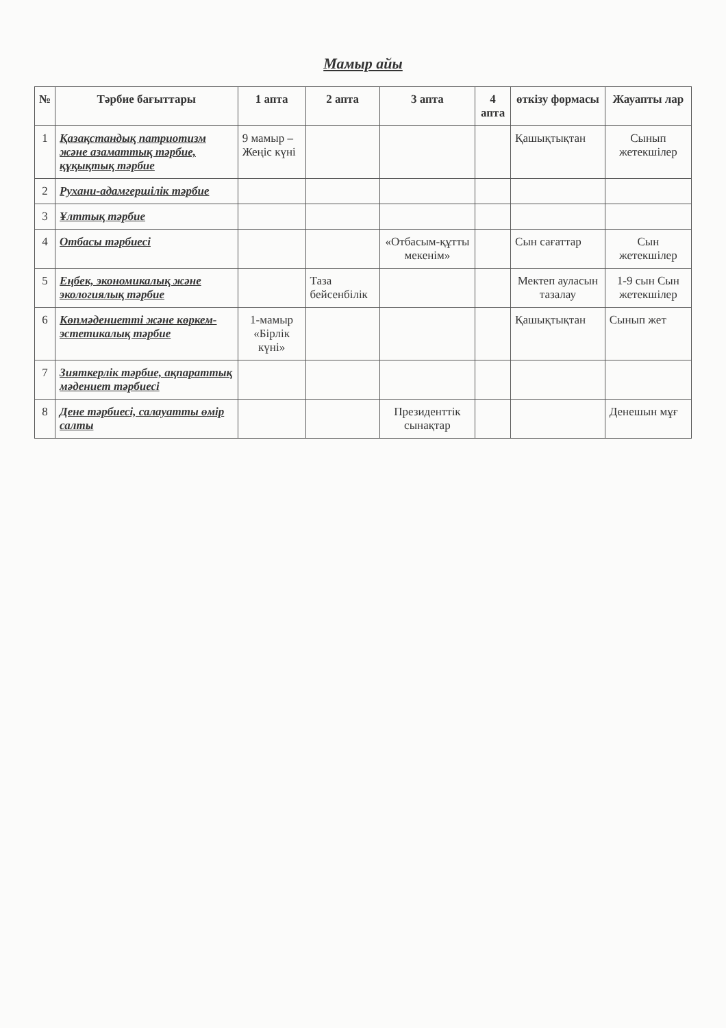Мамыр айы
| № | Тәрбие бағыттары | 1 апта | 2 апта | 3 апта | 4 апта | өткізу формасы | Жауапты лар |
| --- | --- | --- | --- | --- | --- | --- | --- |
| 1 | Қазақстандық патриотизм және азаматтық тәрбие, құқықтық тәрбие | 9 мамыр – Жеңіс күні | | | | Қашықтықтан | Сынып жетекшілер |
| 2 | Рухани-адамгершілік тәрбие | | | | | | |
| 3 | Ұлттық тәрбие | | | | | | |
| 4 | Отбасы тәрбиесі | | | «Отбасым-құтты мекенім» | | Сын сағаттар | Сын жетекшілер |
| 5 | Еңбек, экономикалық және экологиялық тәрбие | | Таза бейсенбілік | | | Мектеп ауласын тазалау | 1-9 сын Сын жетекшілер |
| 6 | Көпмәдениетті және көркем-эстетикалық тәрбие | 1-мамыр «Бірлік күні» | | | | Қашықтықтан | Сынып жет |
| 7 | Зияткерлік тәрбие, ақпараттық мәдениет тәрбиесі | | | | | | |
| 8 | Дене тәрбиесі, салауатты өмір салты | | | Президенттік сынақтар | | | Денешын мұғ |